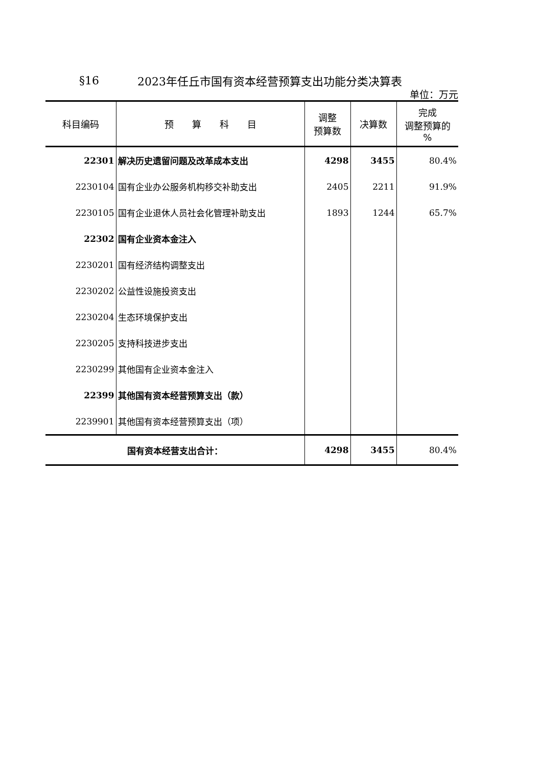§16 2023年任丘市国有资本经营预算支出功能分类决算表
单位：万元
| 科目编码 | 预 算 科 目 | 调整 预算数 | 决算数 | 完成 调整预算的 % |
| --- | --- | --- | --- | --- |
| 22301 | 解决历史遗留问题及改革成本支出 | 4298 | 3455 | 80.4% |
| 2230104 | 国有企业办公服务机构移交补助支出 | 2405 | 2211 | 91.9% |
| 2230105 | 国有企业退休人员社会化管理补助支出 | 1893 | 1244 | 65.7% |
| 22302 | 国有企业资本金注入 | | | |
| 2230201 | 国有经济结构调整支出 | | | |
| 2230202 | 公益性设施投资支出 | | | |
| 2230204 | 生态环境保护支出 | | | |
| 2230205 | 支持科技进步支出 | | | |
| 2230299 | 其他国有企业资本金注入 | | | |
| 22399 | 其他国有资本经营预算支出（款） | | | |
| 2239901 | 其他国有资本经营预算支出（项） | | | |
| 国有资本经营支出合计： | | 4298 | 3455 | 80.4% |